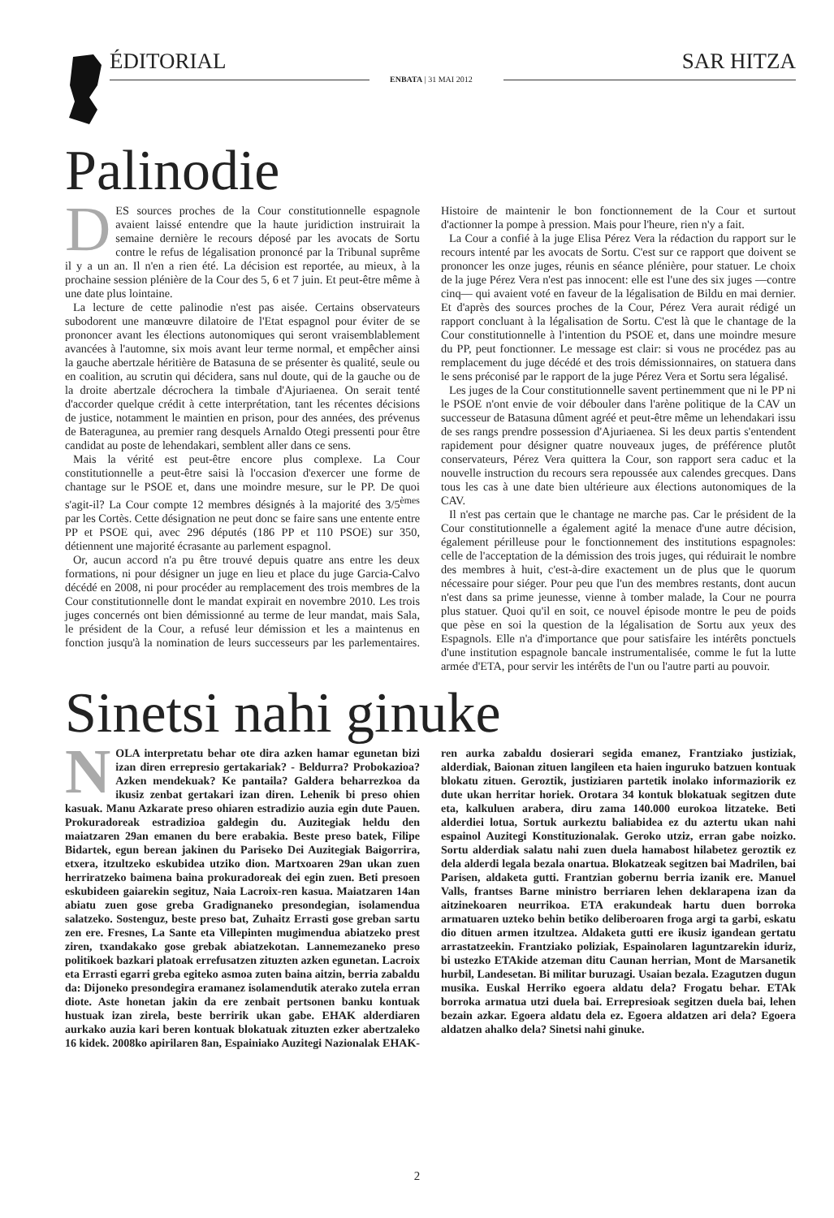ÉDITORIAL SAR HITZA
ENBATA | 31 MAI 2012
Palinodie
DES sources proches de la Cour constitutionnelle espagnole avaient laissé entendre que la haute juridiction instruirait la semaine dernière le recours déposé par les avocats de Sortu contre le refus de légalisation prononcé par la Tribunal suprême il y a un an. Il n'en a rien été. La décision est reportée, au mieux, à la prochaine session plénière de la Cour des 5, 6 et 7 juin. Et peut-être même à une date plus lointaine.
La lecture de cette palinodie n'est pas aisée. Certains observateurs subodorent une manœuvre dilatoire de l'Etat espagnol pour éviter de se prononcer avant les élections autonomiques qui seront vraisemblablement avancées à l'automne, six mois avant leur terme normal, et empêcher ainsi la gauche abertzale héritière de Batasuna de se présenter ès qualité, seule ou en coalition, au scrutin qui décidera, sans nul doute, qui de la gauche ou de la droite abertzale décrochera la timbale d'Ajuriaenea. On serait tenté d'accorder quelque crédit à cette interprétation, tant les récentes décisions de justice, notamment le maintien en prison, pour des années, des prévenus de Bateragunea, au premier rang desquels Arnaldo Otegi pressenti pour être candidat au poste de lehendakari, semblent aller dans ce sens.
Mais la vérité est peut-être encore plus complexe. La Cour constitutionnelle a peut-être saisi là l'occasion d'exercer une forme de chantage sur le PSOE et, dans une moindre mesure, sur le PP. De quoi s'agit-il? La Cour compte 12 membres désignés à la majorité des 3/5<sup>èmes</sup> par les Cortès. Cette désignation ne peut donc se faire sans une entente entre PP et PSOE qui, avec 296 députés (186 PP et 110 PSOE) sur 350, détiennent une majorité écrasante au parlement espagnol.
Or, aucun accord n'a pu être trouvé depuis quatre ans entre les deux formations, ni pour désigner un juge en lieu et place du juge Garcia-Calvo décédé en 2008, ni pour procéder au remplacement des trois membres de la Cour constitutionnelle dont le mandat expirait en novembre 2010. Les trois juges concernés ont bien démissionné au terme de leur mandat, mais Sala, le président de la Cour, a refusé leur démission et les a maintenus en fonction jusqu'à la nomination de leurs successeurs par les parlementaires. Histoire de maintenir le bon fonctionnement de la Cour et surtout d'actionner la pompe à pression. Mais pour l'heure, rien n'y a fait.
La Cour a confié à la juge Elisa Pérez Vera la rédaction du rapport sur le recours intenté par les avocats de Sortu. C'est sur ce rapport que doivent se prononcer les onze juges, réunis en séance plénière, pour statuer. Le choix de la juge Pérez Vera n'est pas innocent: elle est l'une des six juges —contre cinq— qui avaient voté en faveur de la légalisation de Bildu en mai dernier. Et d'après des sources proches de la Cour, Pérez Vera aurait rédigé un rapport concluant à la légalisation de Sortu. C'est là que le chantage de la Cour constitutionnelle à l'intention du PSOE et, dans une moindre mesure du PP, peut fonctionner. Le message est clair: si vous ne procédez pas au remplacement du juge décédé et des trois démissionnaires, on statuera dans le sens préconisé par le rapport de la juge Pérez Vera et Sortu sera légalisé.
Les juges de la Cour constitutionnelle savent pertinemment que ni le PP ni le PSOE n'ont envie de voir débouler dans l'arène politique de la CAV un successeur de Batasuna dûment agréé et peut-être même un lehendakari issu de ses rangs prendre possession d'Ajuriaenea. Si les deux partis s'entendent rapidement pour désigner quatre nouveaux juges, de préférence plutôt conservateurs, Pérez Vera quittera la Cour, son rapport sera caduc et la nouvelle instruction du recours sera repoussée aux calendes grecques. Dans tous les cas à une date bien ultérieure aux élections autonomiques de la CAV.
Il n'est pas certain que le chantage ne marche pas. Car le président de la Cour constitutionnelle a également agité la menace d'une autre décision, également périlleuse pour le fonctionnement des institutions espagnoles: celle de l'acceptation de la démission des trois juges, qui réduirait le nombre des membres à huit, c'est-à-dire exactement un de plus que le quorum nécessaire pour siéger. Pour peu que l'un des membres restants, dont aucun n'est dans sa prime jeunesse, vienne à tomber malade, la Cour ne pourra plus statuer. Quoi qu'il en soit, ce nouvel épisode montre le peu de poids que pèse en soi la question de la légalisation de Sortu aux yeux des Espagnols. Elle n'a d'importance que pour satisfaire les intérêts ponctuels d'une institution espagnole bancale instrumentalisée, comme le fut la lutte armée d'ETA, pour servir les intérêts de l'un ou l'autre parti au pouvoir.
Sinetsi nahi ginuke
NOLA interpretatu behar ote dira azken hamar egunetan bizi izan diren errepresio gertakariak? - Beldurra? Probokazioa? Azken mendekuak? Ke pantaila? Galdera beharrezkoa da ikusiz zenbat gertakari izan diren. Lehenik bi preso ohien kasuak. Manu Azkarate preso ohiaren estradizio auzia egin dute Pauen. Prokuradoreak estradizioa galdegin du. Auzitegiak heldu den maiatzaren 29an emanen du bere erabakia. Beste preso batek, Filipe Bidartek, egun berean jakinen du Pariseko Dei Auzitegiak Baigorrira, etxera, itzultzeko eskubidea utziko dion. Martxoaren 29an ukan zuen herriratzeko baimena baina prokuradoreak dei egin zuen. Beti presoen eskubideen gaiarekin segituz, Naia Lacroix-ren kasua. Maiatzaren 14an abiatu zuen gose greba Gradignaneko presondegian, isolamendua salatzeko. Sostenguz, beste preso bat, Zuhaitz Errasti gose greban sartu zen ere. Fresnes, La Sante eta Villepinten mugimendua abiatzeko prest ziren, txandakako gose grebak abiatzekotan. Lannemezaneko preso politikoek bazkari platoak errefusatzen zituzten azken egunetan. Lacroix eta Errasti egarri greba egiteko asmoa zuten baina aitzin, berria zabaldu da: Dijoneko presondegira eramanez isolamendutik aterako zutela erran diote. Aste honetan jakin da ere zenbait pertsonen banku kontuak hustuak izan zirela, beste berririk ukan gabe. EHAK alderdiaren aurkako auzia kari beren kontuak blokatuak zituzten ezker abertzaleko 16 kidek. 2008ko apirilaren 8an, Espainiako Auzitegi Nazionalak EHAK-ren aurka zabaldu dosierari segida emanez, Frantziako justiziak, alderdiak, Baionan zituen langileen eta haien inguruko batzuen kontuak blokatu zituen. Geroztik, justiziaren partetik inolako informaziorik ez dute ukan herritar horiek. Orotara 34 kontuk blokatuak segitzen dute eta, kalkuluen arabera, diru zama 140.000 eurokoa litzateke. Beti alderdiei lotua, Sortuk aurkeztu baliabidea ez du aztertu ukan nahi espainol Auzitegi Konstituzionalak. Geroko utziz, erran gabe noizko. Sortu alderdiak salatu nahi zuen duela hamabost hilabetez geroztik ez dela alderdi legala bezala onartua. Blokatzeak segitzen bai Madrilen, bai Parisen, aldaketa gutti. Frantzian gobernu berria izanik ere. Manuel Valls, frantses Barne ministro berriaren lehen deklarapena izan da aitzinekoaren neurrikoa. ETA erakundeak hartu duen borroka armatuaren uzteko behin betiko deliberoaren froga argi ta garbi, eskatu dio dituen armen itzultzea. Aldaketa gutti ere ikusiz igandean gertatu arrastatzeekin. Frantziako poliziak, Espainolaren laguntzarekin iduriz, bi ustezko ETAkide atzeman ditu Caunan herrian, Mont de Marsanetik hurbil, Landesetan. Bi militar buruzagi. Usaian bezala. Ezagutzen dugun musika. Euskal Herriko egoera aldatu dela? Frogatu behar. ETAk borroka armatua utzi duela bai. Errepresioak segitzen duela bai, lehen bezain azkar. Egoera aldatu dela ez. Egoera aldatzen ari dela? Egoera aldatzen ahalko dela? Sinetsi nahi ginuke.
2